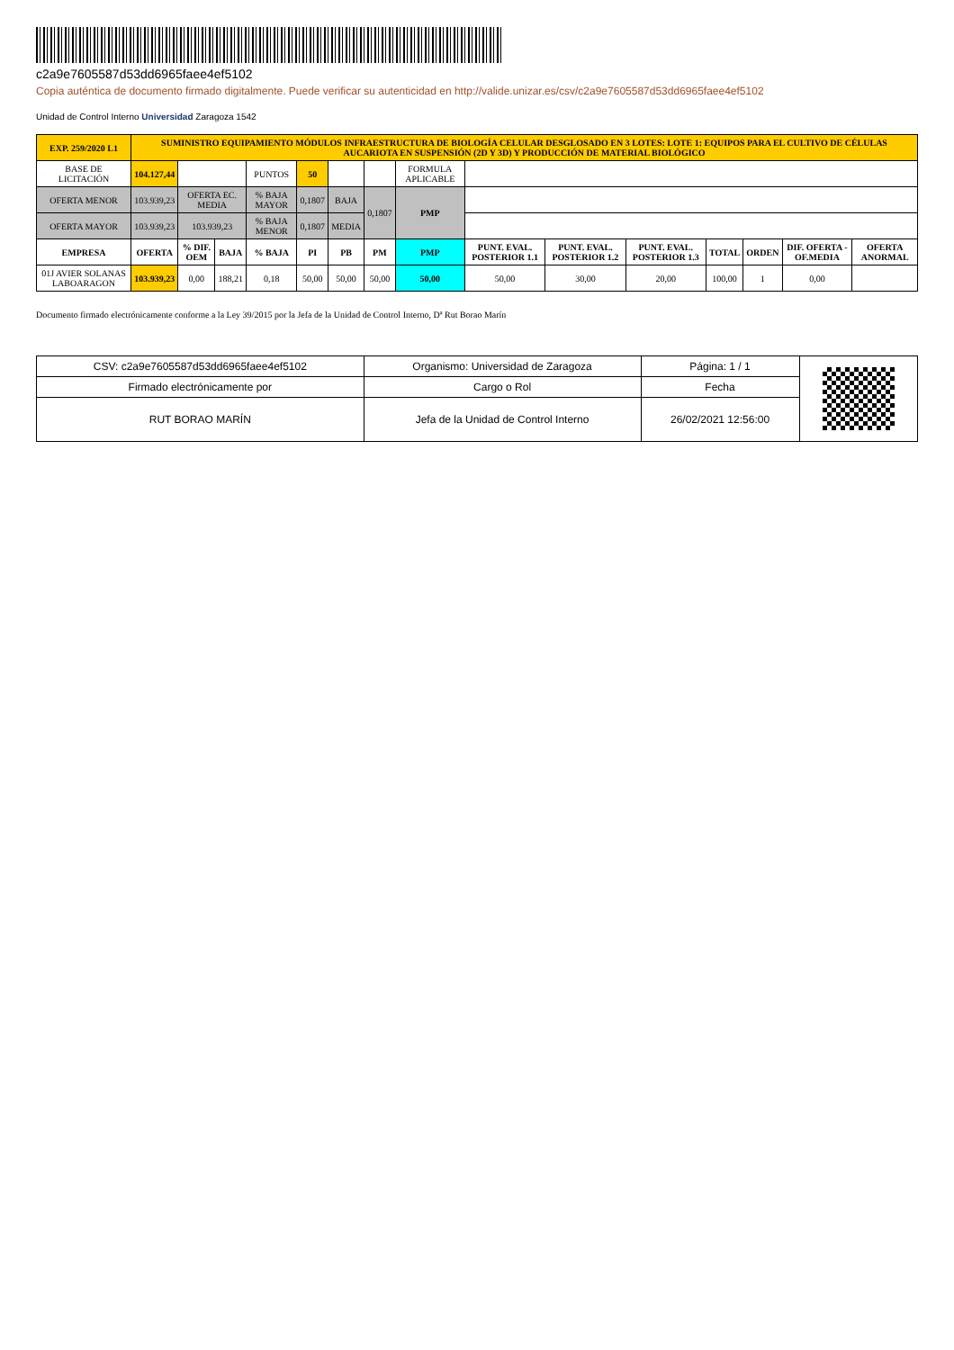c2a9e7605587d53dd6965faee4ef5102
Copia auténtica de documento firmado digitalmente. Puede verificar su autenticidad en http://valide.unizar.es/csv/c2a9e7605587d53dd6965faee4ef5102
Unidad de Control Interno Universidad Zaragoza 1542
| EXP. 259/2020 L1 | SUMINISTRO EQUIPAMIENTO MÓDULOS INFRAESTRUCTURA DE BIOLOGÍA CELULAR DESGLOSADO EN 3 LOTES: LOTE 1: EQUIPOS PARA EL CULTIVO DE CÉLULAS AUCARIOTA EN SUSPENSIÓN (2D Y 3D) Y PRODUCCIÓN DE MATERIAL BIOLÓGICO | | | | | | | | | | | | | | |
| BASE DE LICITACIÓN | 104.127,44 | | | PUNTOS | 50 | | | FORMULA APLICABLE | | | | | | | |
| OFERTA MENOR | 103.939,23 | OFERTA EC. MEDIA | | % BAJA MAYOR | 0,1807 | BAJA | 0,1807 | PMP | | | | | | | |
| OFERTA MAYOR | 103.939,23 | 103.939,23 | | % BAJA MENOR | 0,1807 | MEDIA | | | | | | | | | |
| EMPRESA | OFERTA | % DIF. OEM | BAJA | % BAJA | PI | PB | PM | PMP | PUNT. EVAL. POSTERIOR 1.1 | PUNT. EVAL. POSTERIOR 1.2 | PUNT. EVAL. POSTERIOR 1.3 | TOTAL | ORDEN | DIF. OFERTA - OF.MEDIA | OFERTA ANORMAL |
| 01J AVIER SOLANAS LABOARAGON | 103.939,23 | 0,00 | 188,21 | 0,18 | 50,00 | 50,00 | 50,00 | 50,00 | 50,00 | 30,00 | 20,00 | 100,00 | 1 | 0,00 | |
Documento firmado electrónicamente conforme a la Ley 39/2015 por la Jefa de la Unidad de Control Interno, Dª Rut Borao Marín
| CSV: c2a9e7605587d53dd6965faee4ef5102 | Organismo: Universidad de Zaragoza | Página: 1 / 1 | |
| Firmado electrónicamente por | Cargo o Rol | Fecha | |
| RUT BORAO MARÍN | Jefa de la Unidad de Control Interno | 26/02/2021 12:56:00 | |